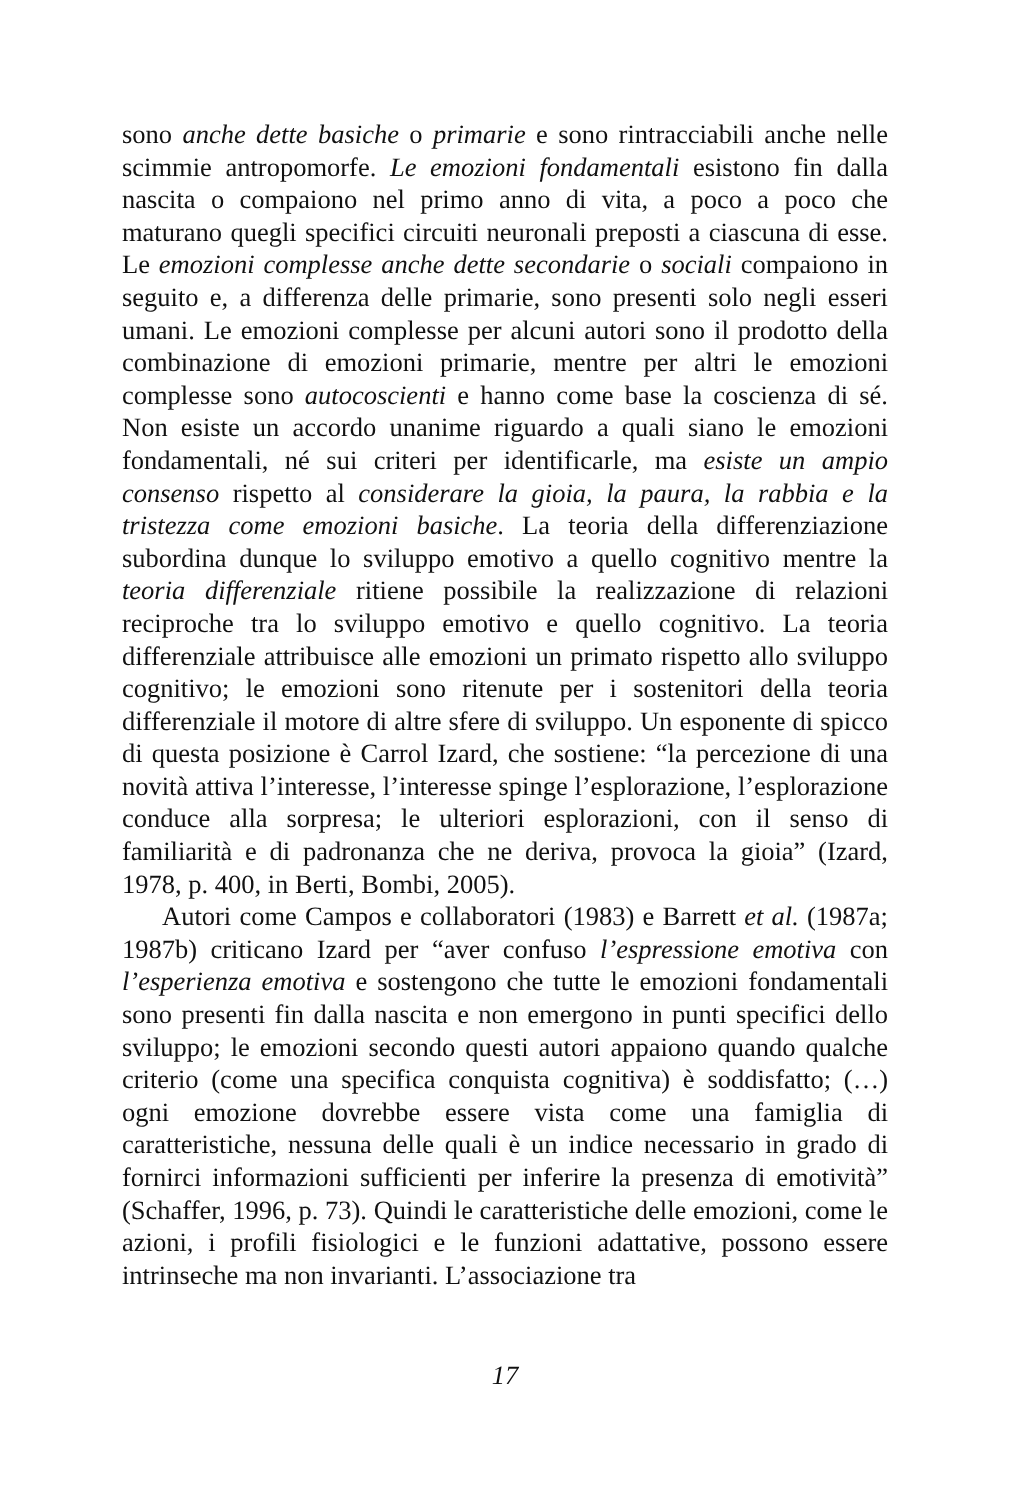sono anche dette basiche o primarie e sono rintracciabili anche nelle scimmie antropomorfe. Le emozioni fondamentali esistono fin dalla nascita o compaiono nel primo anno di vita, a poco a poco che maturano quegli specifici circuiti neuronali preposti a ciascuna di esse. Le emozioni complesse anche dette secondarie o sociali compaiono in seguito e, a differenza delle primarie, sono presenti solo negli esseri umani. Le emozioni complesse per alcuni autori sono il prodotto della combinazione di emozioni primarie, mentre per altri le emozioni complesse sono autocoscienti e hanno come base la coscienza di sé. Non esiste un accordo unanime riguardo a quali siano le emozioni fondamentali, né sui criteri per identificarle, ma esiste un ampio consenso rispetto al considerare la gioia, la paura, la rabbia e la tristezza come emozioni basiche. La teoria della differenziazione subordina dunque lo sviluppo emotivo a quello cognitivo mentre la teoria differenziale ritiene possibile la realizzazione di relazioni reciproche tra lo sviluppo emotivo e quello cognitivo. La teoria differenziale attribuisce alle emozioni un primato rispetto allo sviluppo cognitivo; le emozioni sono ritenute per i sostenitori della teoria differenziale il motore di altre sfere di sviluppo. Un esponente di spicco di questa posizione è Carrol Izard, che sostiene: “la percezione di una novità attiva l’interesse, l’interesse spinge l’esplorazione, l’esplorazione conduce alla sorpresa; le ulteriori esplorazioni, con il senso di familiarità e di padronanza che ne deriva, provoca la gioia” (Izard, 1978, p. 400, in Berti, Bombi, 2005).
Autori come Campos e collaboratori (1983) e Barrett et al. (1987a; 1987b) criticano Izard per “aver confuso l’espressione emotiva con l’esperienza emotiva e sostengono che tutte le emozioni fondamentali sono presenti fin dalla nascita e non emergono in punti specifici dello sviluppo; le emozioni secondo questi autori appaiono quando qualche criterio (come una specifica conquista cognitiva) è soddisfatto; (…) ogni emozione dovrebbe essere vista come una famiglia di caratteristiche, nessuna delle quali è un indice necessario in grado di fornirci informazioni sufficienti per inferire la presenza di emotività” (Schaffer, 1996, p. 73). Quindi le caratteristiche delle emozioni, come le azioni, i profili fisiologici e le funzioni adattative, possono essere intrinseche ma non invarianti. L’associazione tra
17